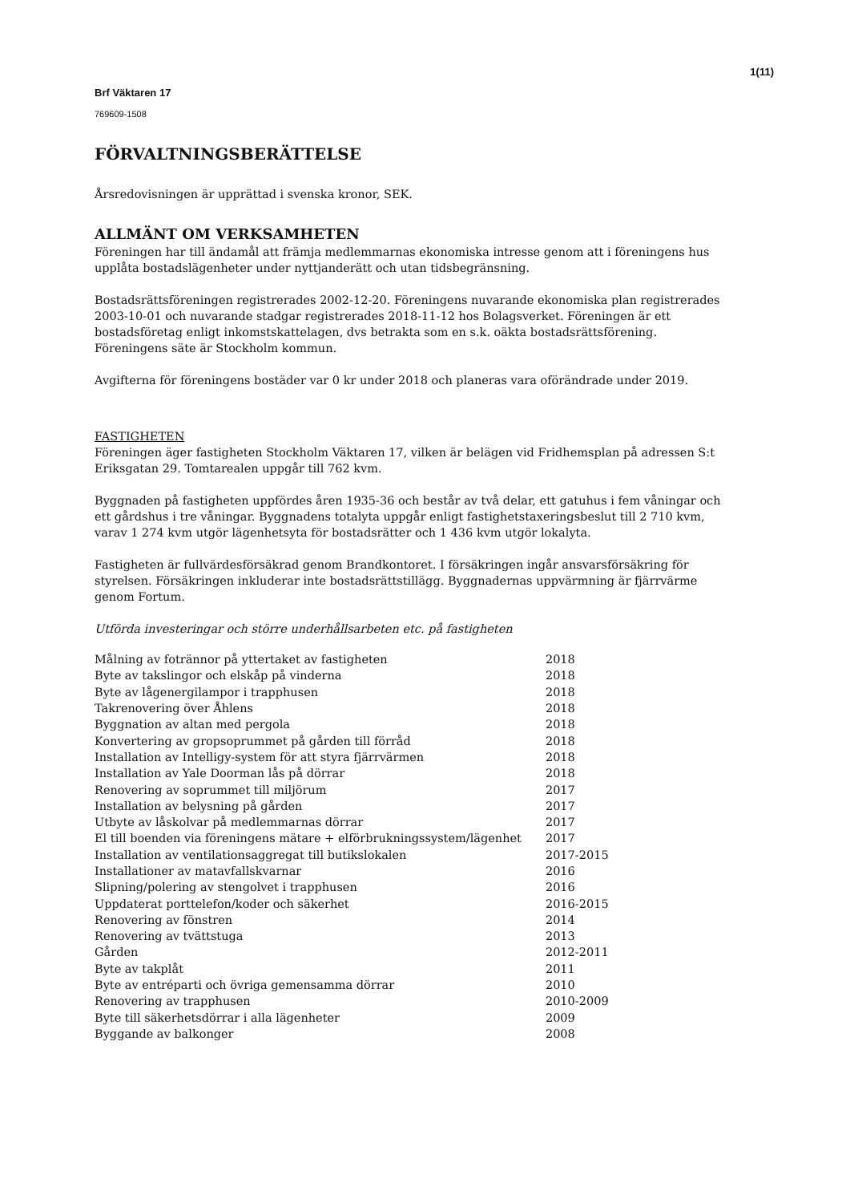1(11)
Brf Väktaren 17
769609-1508
FÖRVALTNINGSBERÄTTELSE
Årsredovisningen är upprättad i svenska kronor, SEK.
ALLMÄNT OM VERKSAMHETEN
Föreningen har till ändamål att främja medlemmarnas ekonomiska intresse genom att i föreningens hus upplåta bostadslägenheter under nyttjanderätt och utan tidsbegränsning.
Bostadsrättsföreningen registrerades 2002-12-20. Föreningens nuvarande ekonomiska plan registrerades 2003-10-01 och nuvarande stadgar registrerades 2018-11-12 hos Bolagsverket. Föreningen är ett bostadsföretag enligt inkomstskattelagen, dvs betrakta som en s.k. oäkta bostadsrättsförening. Föreningens säte är Stockholm kommun.
Avgifterna för föreningens bostäder var 0 kr under 2018 och planeras vara oförändrade under 2019.
FASTIGHETEN
Föreningen äger fastigheten Stockholm Väktaren 17, vilken är belägen vid Fridhemsplan på adressen S:t Eriksgatan 29. Tomtarealen uppgår till 762 kvm.
Byggnaden på fastigheten uppfördes åren 1935-36 och består av två delar, ett gatuhus i fem våningar och ett gårdshus i tre våningar. Byggnadens totalyta uppgår enligt fastighetstaxeringsbeslut till 2 710 kvm, varav 1 274 kvm utgör lägenhetsyta för bostadsrätter och 1 436 kvm utgör lokalyta.
Fastigheten är fullvärdesförsäkrad genom Brandkontoret. I försäkringen ingår ansvarsförsäkring för styrelsen. Försäkringen inkluderar inte bostadsrättstillägg. Byggnadernas uppvärmning är fjärrvärme genom Fortum.
Utförda investeringar och större underhållsarbeten etc. på fastigheten
| Målning av fotrännor på yttertaket av fastigheten | 2018 |
| Byte av takslingor och elskåp på vinderna | 2018 |
| Byte av lågenergilampor i trapphusen | 2018 |
| Takrenovering över Åhlens | 2018 |
| Byggnation av altan med pergola | 2018 |
| Konvertering av gropsoprummet på gården till förråd | 2018 |
| Installation av Intelligy-system för att styra fjärrvärmen | 2018 |
| Installation av Yale Doorman lås på dörrar | 2018 |
| Renovering av soprummet till miljörum | 2017 |
| Installation av belysning på gården | 2017 |
| Utbyte av låskolvar på medlemmarnas dörrar | 2017 |
| El till boenden via föreningens mätare + elförbrukningssystem/lägenhet | 2017 |
| Installation av ventilationsaggregat till butikslokalen | 2017-2015 |
| Installationer av matavfallskvarnar | 2016 |
| Slipning/polering av stengolvet i trapphusen | 2016 |
| Uppdaterat porttelefon/koder och säkerhet | 2016-2015 |
| Renovering av fönstren | 2014 |
| Renovering av tvättstuga | 2013 |
| Gården | 2012-2011 |
| Byte av takplåt | 2011 |
| Byte av entréparti och övriga gemensamma dörrar | 2010 |
| Renovering av trapphusen | 2010-2009 |
| Byte till säkerhetsdörrar i alla lägenheter | 2009 |
| Byggande av balkonger | 2008 |